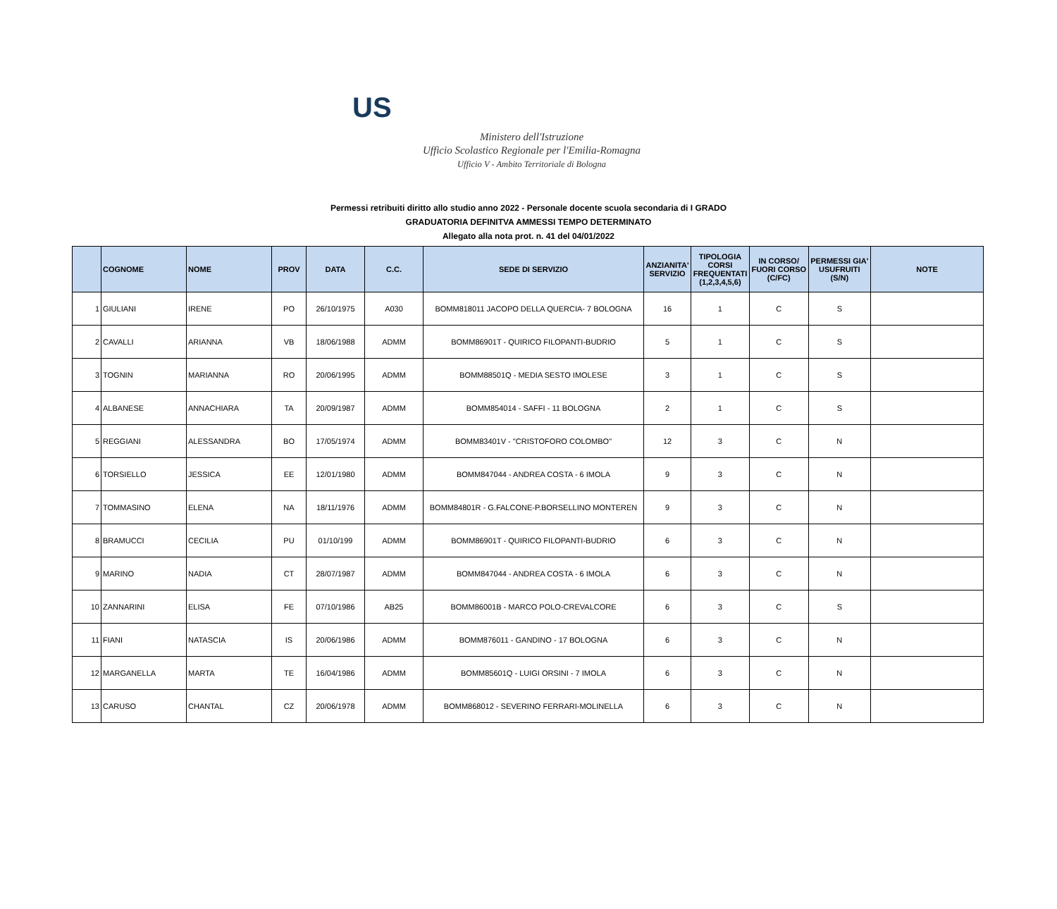US
Ministero dell'Istruzione
Ufficio Scolastico Regionale per l'Emilia-Romagna
Ufficio V - Ambito Territoriale di Bologna
Permessi retribuiti diritto allo studio anno 2022 - Personale docente scuola secondaria di I GRADO
GRADUATORIA DEFINITVA AMMESSI TEMPO DETERMINATO
Allegato alla nota prot. n. 41 del 04/01/2022
| | COGNOME | NOME | PROV | DATA | C.C. | SEDE DI SERVIZIO | ANZIANITA' SERVIZIO | TIPOLOGIA CORSI FREQUENTATI (1,2,3,4,5,6) | IN CORSO/ FUORI CORSO (C/FC) | PERMESSI GIA' USUFRUITI (S/N) | NOTE |
| --- | --- | --- | --- | --- | --- | --- | --- | --- | --- | --- | --- |
| 1 | GIULIANI | IRENE | PO | 26/10/1975 | A030 | BOMM818011 JACOPO DELLA QUERCIA- 7 BOLOGNA | 16 | 1 | C | S | |
| 2 | CAVALLI | ARIANNA | VB | 18/06/1988 | ADMM | BOMM86901T - QUIRICO FILOPANTI-BUDRIO | 5 | 1 | C | S | |
| 3 | TOGNIN | MARIANNA | RO | 20/06/1995 | ADMM | BOMM88501Q - MEDIA SESTO IMOLESE | 3 | 1 | C | S | |
| 4 | ALBANESE | ANNACHIARA | TA | 20/09/1987 | ADMM | BOMM854014 - SAFFI - 11 BOLOGNA | 2 | 1 | C | S | |
| 5 | REGGIANI | ALESSANDRA | BO | 17/05/1974 | ADMM | BOMM83401V - "CRISTOFORO COLOMBO" | 12 | 3 | C | N | |
| 6 | TORSIELLO | JESSICA | EE | 12/01/1980 | ADMM | BOMM847044 - ANDREA COSTA - 6 IMOLA | 9 | 3 | C | N | |
| 7 | TOMMASINO | ELENA | NA | 18/11/1976 | ADMM | BOMM84801R - G.FALCONE-P.BORSELLINO MONTEREN | 9 | 3 | C | N | |
| 8 | BRAMUCCI | CECILIA | PU | 01/10/199 | ADMM | BOMM86901T - QUIRICO FILOPANTI-BUDRIO | 6 | 3 | C | N | |
| 9 | MARINO | NADIA | CT | 28/07/1987 | ADMM | BOMM847044 - ANDREA COSTA - 6 IMOLA | 6 | 3 | C | N | |
| 10 | ZANNARINI | ELISA | FE | 07/10/1986 | AB25 | BOMM86001B - MARCO POLO-CREVALCORE | 6 | 3 | C | S | |
| 11 | FIANI | NATASCIA | IS | 20/06/1986 | ADMM | BOMM876011 - GANDINO - 17 BOLOGNA | 6 | 3 | C | N | |
| 12 | MARGANELLA | MARTA | TE | 16/04/1986 | ADMM | BOMM85601Q - LUIGI ORSINI - 7 IMOLA | 6 | 3 | C | N | |
| 13 | CARUSO | CHANTAL | CZ | 20/06/1978 | ADMM | BOMM868012 - SEVERINO FERRARI-MOLINELLA | 6 | 3 | C | N | |